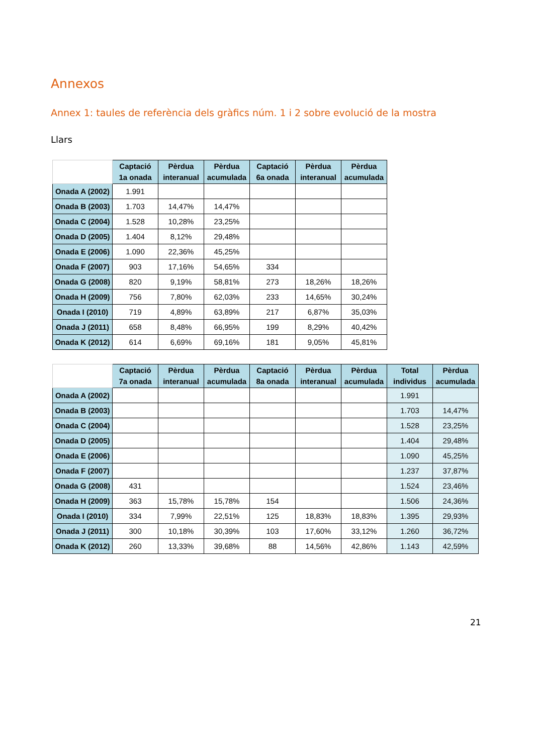Annexos
Annex 1: taules de referència dels gràfics núm. 1 i 2 sobre evolució de la mostra
Llars
| | Captació 1a onada | Pèrdua interanual | Pèrdua acumulada | Captació 6a onada | Pèrdua interanual | Pèrdua acumulada |
| --- | --- | --- | --- | --- | --- | --- |
| Onada A (2002) | 1.991 | | | | | |
| Onada B (2003) | 1.703 | 14,47% | 14,47% | | | |
| Onada C (2004) | 1.528 | 10,28% | 23,25% | | | |
| Onada D (2005) | 1.404 | 8,12% | 29,48% | | | |
| Onada E (2006) | 1.090 | 22,36% | 45,25% | | | |
| Onada F (2007) | 903 | 17,16% | 54,65% | 334 | | |
| Onada G (2008) | 820 | 9,19% | 58,81% | 273 | 18,26% | 18,26% |
| Onada H (2009) | 756 | 7,80% | 62,03% | 233 | 14,65% | 30,24% |
| Onada I (2010) | 719 | 4,89% | 63,89% | 217 | 6,87% | 35,03% |
| Onada J (2011) | 658 | 8,48% | 66,95% | 199 | 8,29% | 40,42% |
| Onada K (2012) | 614 | 6,69% | 69,16% | 181 | 9,05% | 45,81% |
| | Captació 7a onada | Pèrdua interanual | Pèrdua acumulada | Captació 8a onada | Pèrdua interanual | Pèrdua acumulada | Total individus | Pèrdua acumulada |
| --- | --- | --- | --- | --- | --- | --- | --- | --- |
| Onada A (2002) | | | | | | | 1.991 | |
| Onada B (2003) | | | | | | | 1.703 | 14,47% |
| Onada C (2004) | | | | | | | 1.528 | 23,25% |
| Onada D (2005) | | | | | | | 1.404 | 29,48% |
| Onada E (2006) | | | | | | | 1.090 | 45,25% |
| Onada F (2007) | | | | | | | 1.237 | 37,87% |
| Onada G (2008) | 431 | | | | | | 1.524 | 23,46% |
| Onada H (2009) | 363 | 15,78% | 15,78% | 154 | | | 1.506 | 24,36% |
| Onada I (2010) | 334 | 7,99% | 22,51% | 125 | 18,83% | 18,83% | 1.395 | 29,93% |
| Onada J (2011) | 300 | 10,18% | 30,39% | 103 | 17,60% | 33,12% | 1.260 | 36,72% |
| Onada K (2012) | 260 | 13,33% | 39,68% | 88 | 14,56% | 42,86% | 1.143 | 42,59% |
21